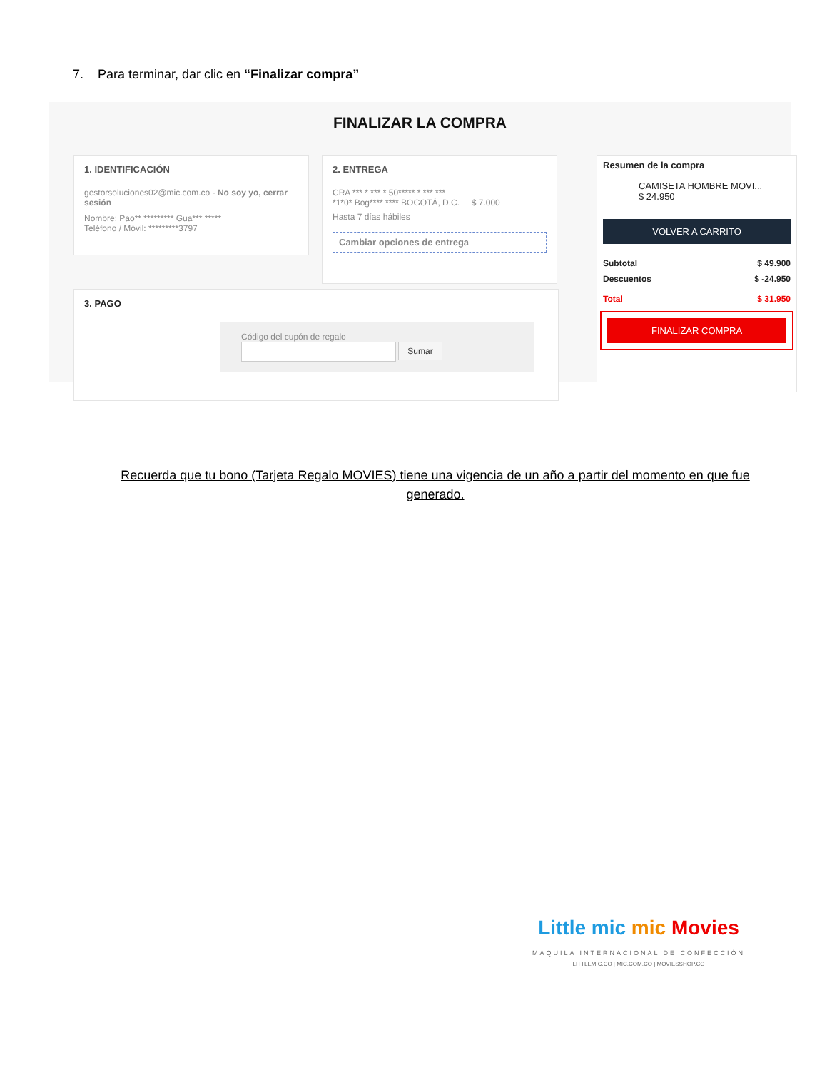7. Para terminar, dar clic en “Finalizar compra”
FINALIZAR LA COMPRA
1. IDENTIFICACIÓN
gestorsoluciones02@mic.com.co - No soy yo, cerrar sesión
Nombre: Pao** ********* Gua*** *****
Teléfono / Móvil: *********3797
2. ENTREGA
CRA *** * *** * 50***** * *** ***
*1*0* Bog**** **** BOGOTÁ, D.C. $ 7.000
Hasta 7 días hábiles
Cambiar opciones de entrega
3. PAGO
Código del cupón de regalo
Sumar
Resumen de la compra
CAMISETA HOMBRE MOVI...
$ 24.950
VOLVER A CARRITO
Subtotal $ 49.900
Descuentos $ -24.950
Total $ 31.950
FINALIZAR COMPRA
Recuerda que tu bono (Tarjeta Regalo MOVIES) tiene una vigencia de un año a partir del momento en que fue generado.
Little mic mic Movies
MAQUILA INTERNACIONAL DE CONFECCIÓN
LITTLEMIC.CO | MIC.COM.CO | MOVIESSHOP.CO